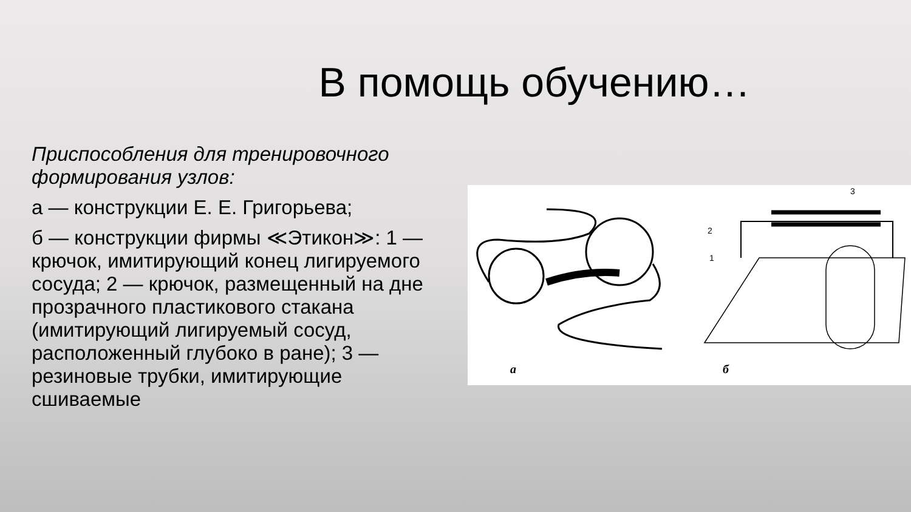В помощь обучению…
Приспособления для тренировочного формирования узлов:
а — конструкции Е. Е. Григорьева;
б — конструкции фирмы ≪Этикон≫: 1 — крючок, имитирующий конец лигируемого сосуда; 2 — крючок, размещенный на дне прозрачного пластикового стакана (имитирующий лигируемый сосуд, расположенный глубоко в ране); 3 — резиновые трубки, имитирующие сшиваемые
а
б
3
2
1